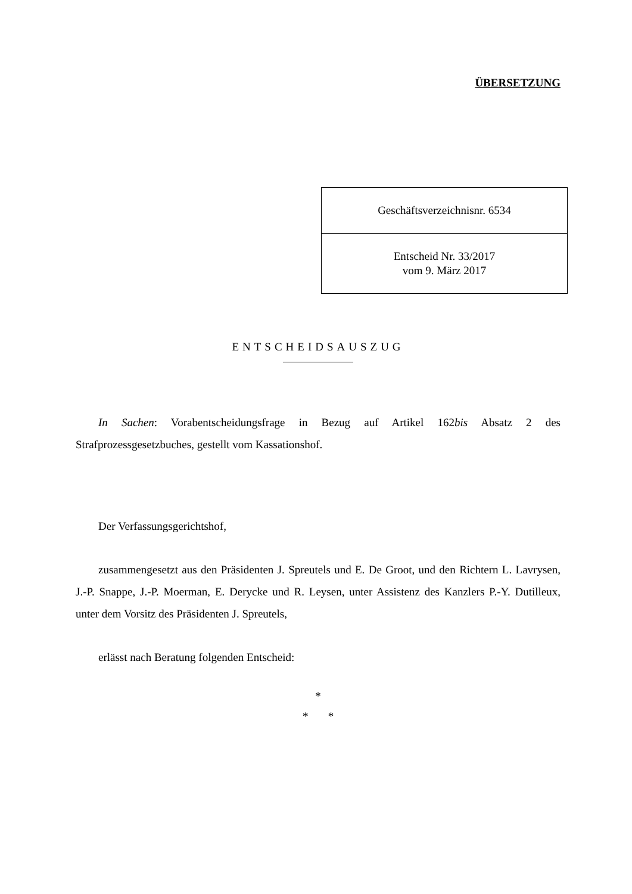ÜBERSETZUNG
| Geschäftsverzeichnisnr. 6534 |
| Entscheid Nr. 33/2017 vom 9. März 2017 |
ENTSCHEIDSAUSZUG
In Sachen: Vorabentscheidungsfrage in Bezug auf Artikel 162bis Absatz 2 des Strafprozessgesetzbuches, gestellt vom Kassationshof.
Der Verfassungsgerichtshof,
zusammengesetzt aus den Präsidenten J. Spreutels und E. De Groot, und den Richtern L. Lavrysen, J.-P. Snappe, J.-P. Moerman, E. Derycke und R. Leysen, unter Assistenz des Kanzlers P.-Y. Dutilleux, unter dem Vorsitz des Präsidenten J. Spreutels,
erlässt nach Beratung folgenden Entscheid:
*
* *